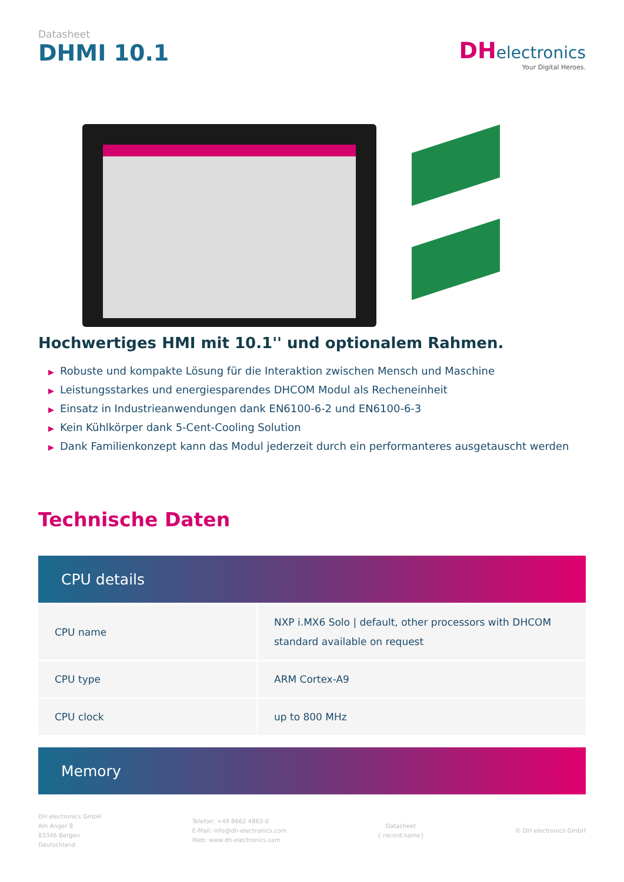Datasheet
DHMI 10.1
DH electronics
Your Digital Heroes.
Hochwertiges HMI mit 10.1'' und optionalem Rahmen.
▶ Robuste und kompakte Lösung für die Interaktion zwischen Mensch und Maschine
▶ Leistungsstarkes und energiesparendes DHCOM Modul als Recheneinheit
▶ Einsatz in Industrieanwendungen dank EN6100-6-2 und EN6100-6-3
▶ Kein Kühlkörper dank 5-Cent-Cooling Solution
▶ Dank Familienkonzept kann das Modul jederzeit durch ein performanteres ausgetauscht werden
Technische Daten
CPU details
| CPU name | NXP i.MX6 Solo / default, other processors with DHCOM standard available on request |
| CPU type | ARM Cortex-A9 |
| CPU clock | up to 800 MHz |
Memory
DH electronics GmbH
Am Anger 8
83346 Bergen
Deutschland
Telefon: +49 8662 4882-0
E-Mail: info@dh-electronics.com
Web: www.dh-electronics.com
Datasheet
{ record.name}
© DH electronics GmbH